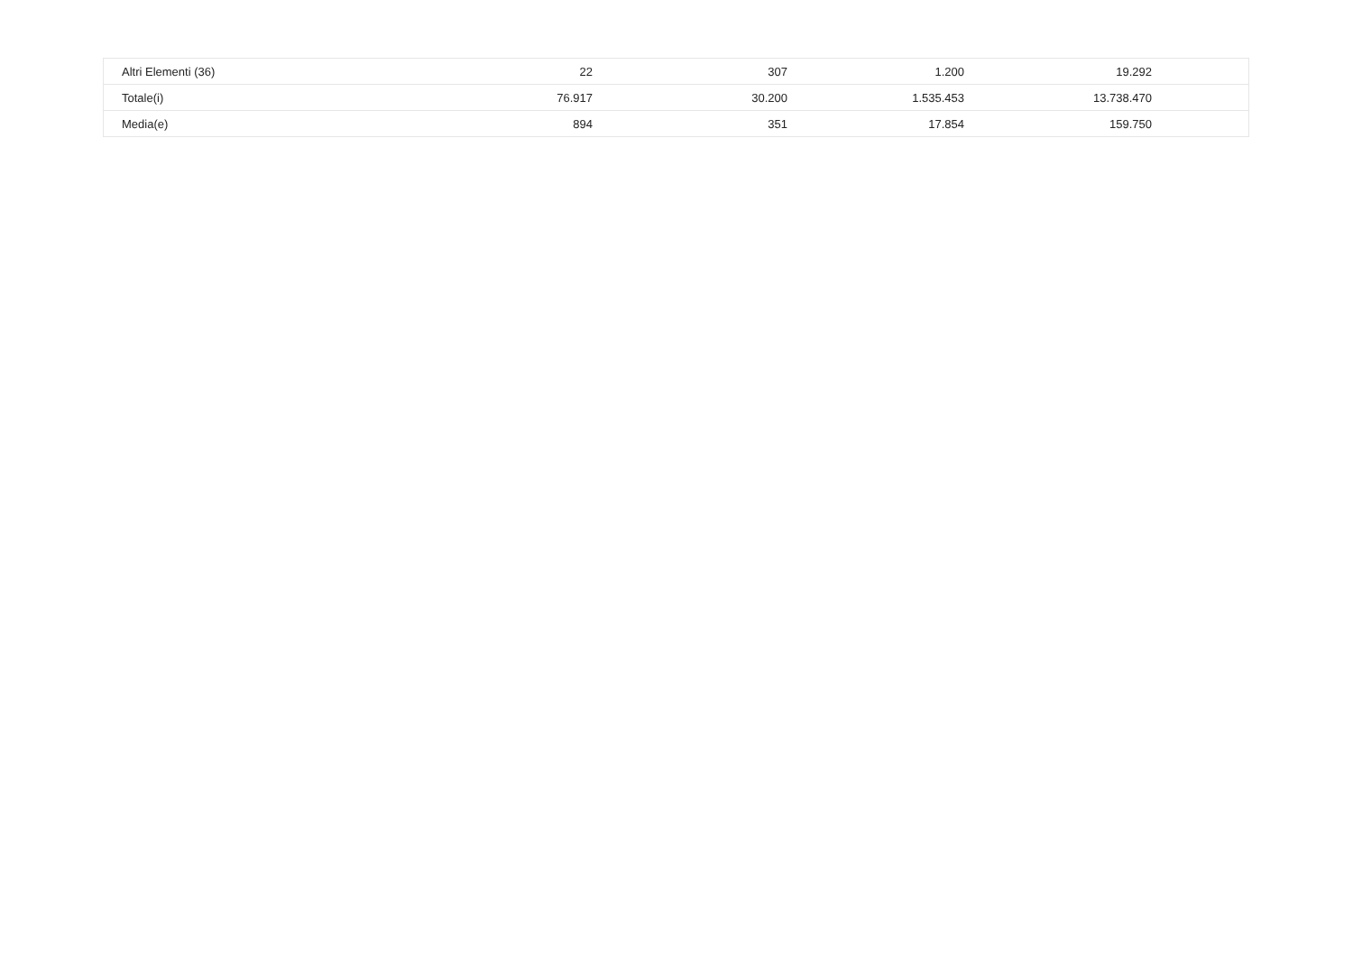| Altri Elementi (36) | 22 | 307 | 1.200 | 19.292 | |
| Totale(i) | 76.917 | 30.200 | 1.535.453 | 13.738.470 | |
| Media(e) | 894 | 351 | 17.854 | 159.750 | |